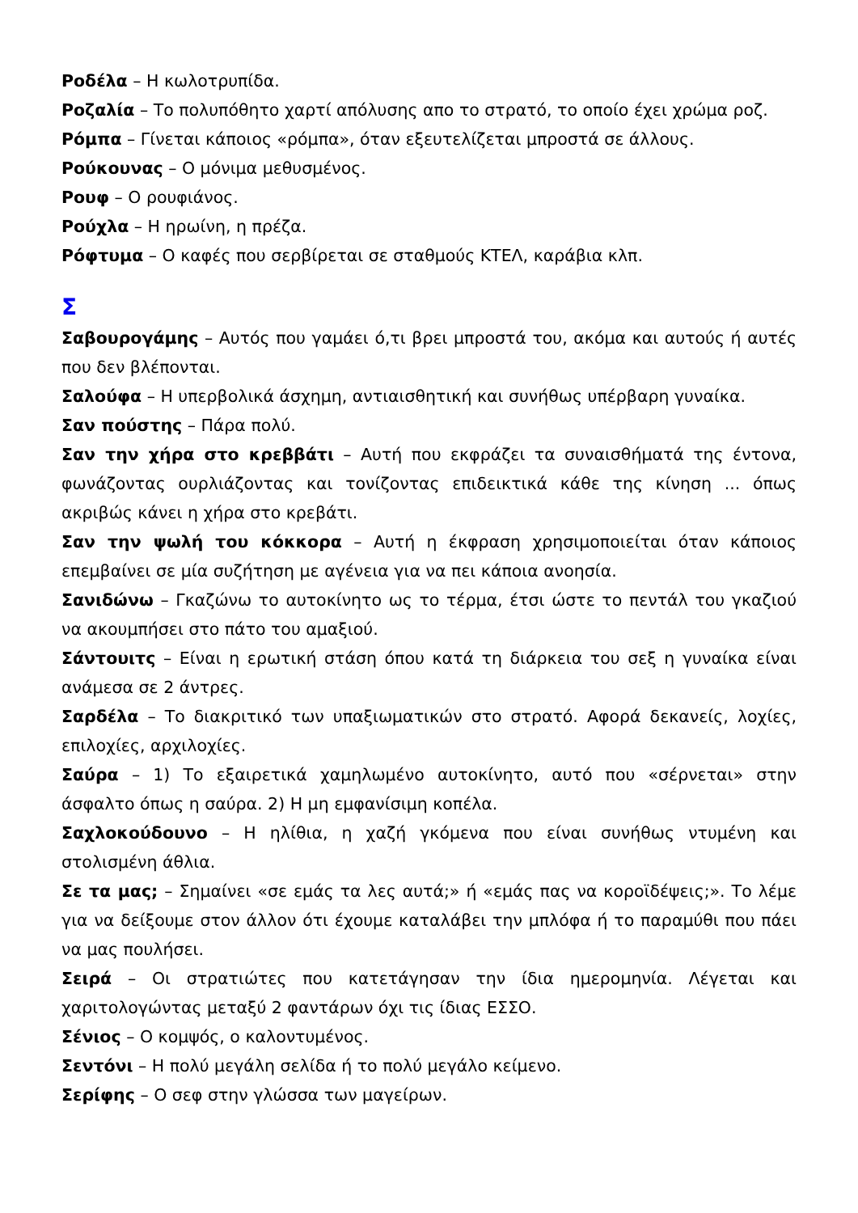Ροδέλα – Η κωλοτρυπίδα.
Ροζαλία – Το πολυπόθητο χαρτί απόλυσης απο το στρατό, το οποίο έχει χρώμα ροζ.
Ρόμπα – Γίνεται κάποιος «ρόμπα», όταν εξευτελίζεται μπροστά σε άλλους.
Ρούκουνας – Ο μόνιμα μεθυσμένος.
Ρουφ – Ο ρουφιάνος.
Ρούχλα – Η ηρωίνη, η πρέζα.
Ρόφτυμα – Ο καφές που σερβίρεται σε σταθμούς ΚΤΕΛ, καράβια κλπ.
Σ
Σαβουρογάμης – Αυτός που γαμάει ό,τι βρει μπροστά του, ακόμα και αυτούς ή αυτές που δεν βλέπονται.
Σαλούφα – Η υπερβολικά άσχημη, αντιαισθητική και συνήθως υπέρβαρη γυναίκα.
Σαν πούστης – Πάρα πολύ.
Σαν την χήρα στο κρεββάτι – Αυτή που εκφράζει τα συναισθήματά της έντονα, φωνάζοντας ουρλιάζοντας και τονίζοντας επιδεικτικά κάθε της κίνηση ... όπως ακριβώς κάνει η χήρα στο κρεβάτι.
Σαν την ψωλή του κόκκορα – Αυτή η έκφραση χρησιμοποιείται όταν κάποιος επεμβαίνει σε μία συζήτηση με αγένεια για να πει κάποια ανοησία.
Σανιδώνω – Γκαζώνω το αυτοκίνητο ως το τέρμα, έτσι ώστε το πεντάλ του γκαζιού να ακουμπήσει στο πάτο του αμαξιού.
Σάντουιτς – Είναι η ερωτική στάση όπου κατά τη διάρκεια του σεξ η γυναίκα είναι ανάμεσα σε 2 άντρες.
Σαρδέλα – Το διακριτικό των υπαξιωματικών στο στρατό. Αφορά δεκανείς, λοχίες, επιλοχίες, αρχιλοχίες.
Σαύρα – 1) Το εξαιρετικά χαμηλωμένο αυτοκίνητο, αυτό που «σέρνεται» στην άσφαλτο όπως η σαύρα. 2) Η μη εμφανίσιμη κοπέλα.
Σαχλοκούδουνο – Η ηλίθια, η χαζή γκόμενα που είναι συνήθως ντυμένη και στολισμένη άθλια.
Σε τα μας; – Σημαίνει «σε εμάς τα λες αυτά;» ή «εμάς πας να κοροϊδέψεις;». Το λέμε για να δείξουμε στον άλλον ότι έχουμε καταλάβει την μπλόφα ή το παραμύθι που πάει να μας πουλήσει.
Σειρά – Οι στρατιώτες που κατετάγησαν την ίδια ημερομηνία. Λέγεται και χαριτολογώντας μεταξύ 2 φαντάρων όχι τις ίδιας ΕΣΣΟ.
Σένιος – Ο κομψός, ο καλοντυμένος.
Σεντόνι – Η πολύ μεγάλη σελίδα ή το πολύ μεγάλο κείμενο.
Σερίφης – Ο σεφ στην γλώσσα των μαγείρων.